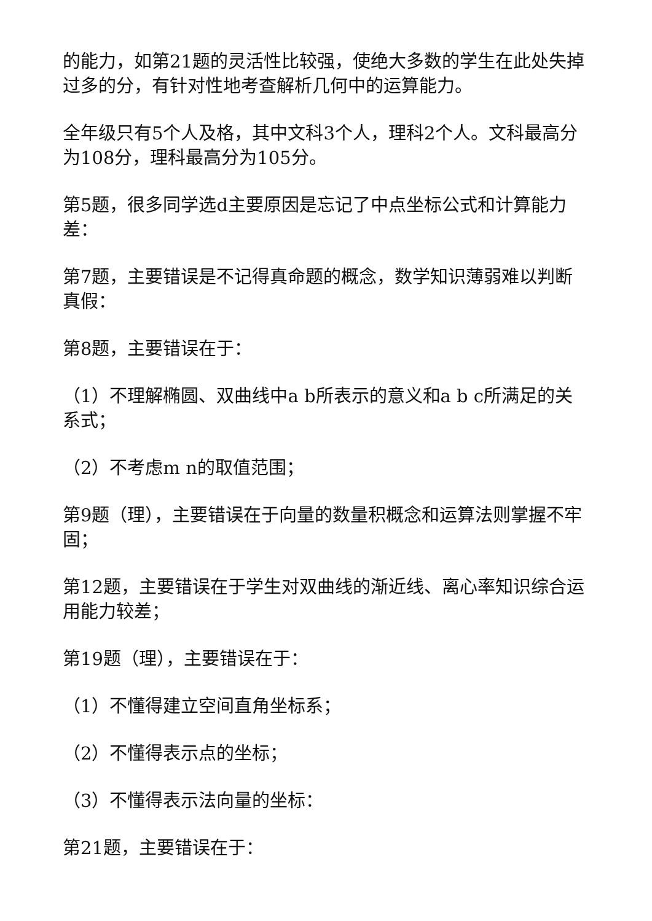的能力，如第21题的灵活性比较强，使绝大多数的学生在此处失掉过多的分，有针对性地考查解析几何中的运算能力。
全年级只有5个人及格，其中文科3个人，理科2个人。文科最高分为108分，理科最高分为105分。
第5题，很多同学选d主要原因是忘记了中点坐标公式和计算能力差：
第7题，主要错误是不记得真命题的概念，数学知识薄弱难以判断真假：
第8题，主要错误在于：
（1）不理解椭圆、双曲线中a b所表示的意义和a b c所满足的关系式；
（2）不考虑m n的取值范围；
第9题（理），主要错误在于向量的数量积概念和运算法则掌握不牢固；
第12题，主要错误在于学生对双曲线的渐近线、离心率知识综合运用能力较差；
第19题（理），主要错误在于：
（1）不懂得建立空间直角坐标系；
（2）不懂得表示点的坐标；
（3）不懂得表示法向量的坐标：
第21题，主要错误在于：